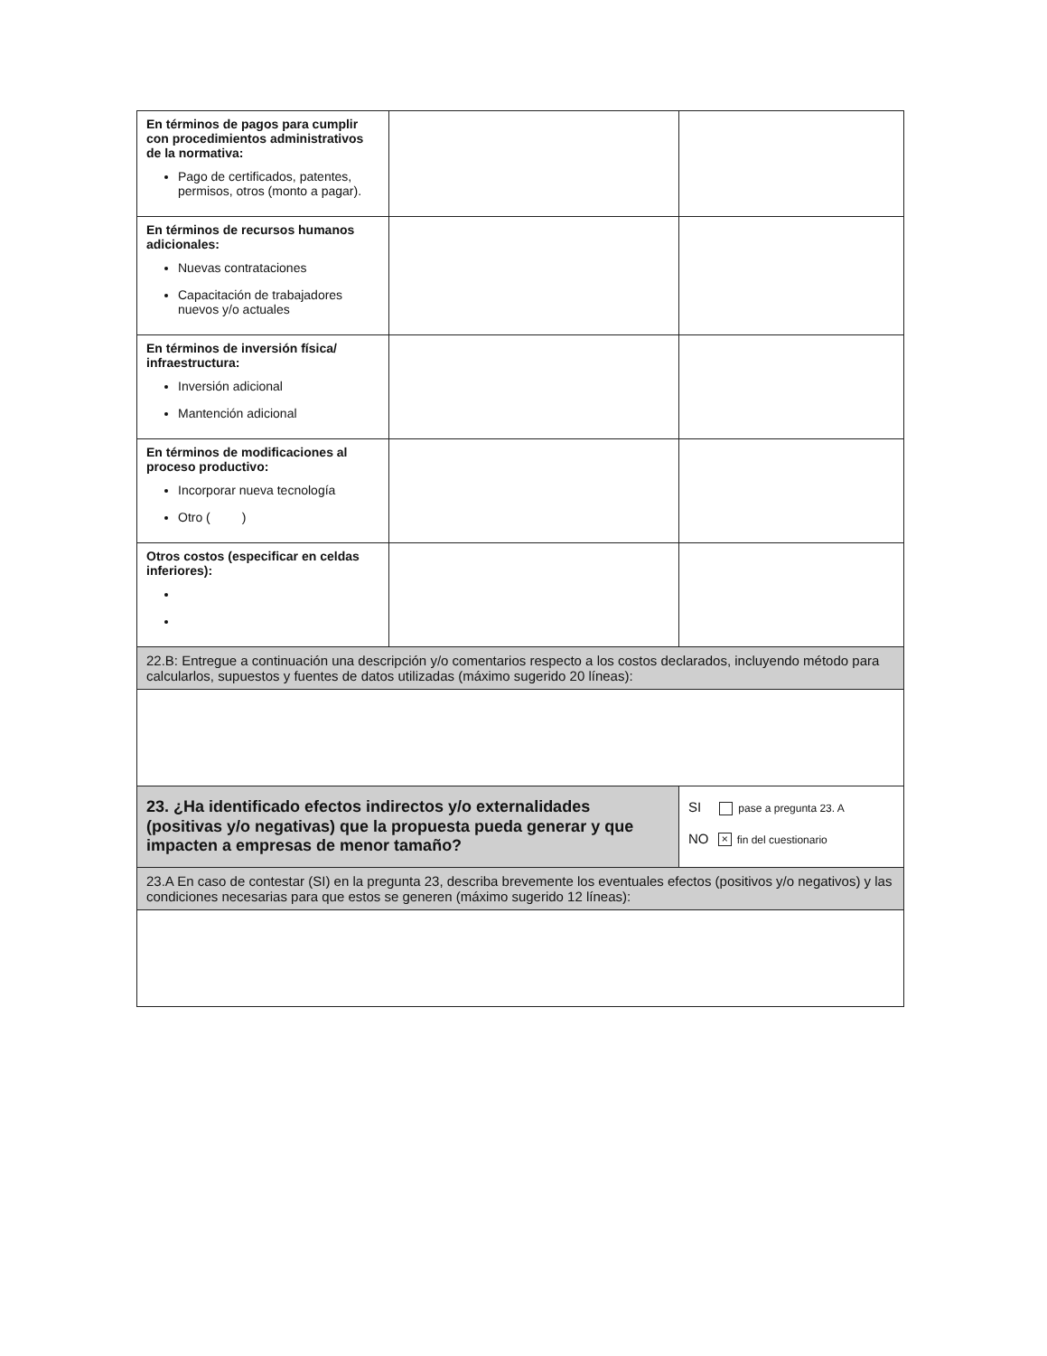| En términos de pagos para cumplir con procedimientos administrativos de la normativa: Pago de certificados, patentes, permisos, otros (monto a pagar). | | |
| En términos de recursos humanos adicionales: Nuevas contrataciones Capacitación de trabajadores nuevos y/o actuales | | |
| En términos de inversión física/ infraestructura: Inversión adicional Mantención adicional | | |
| En términos de modificaciones al proceso productivo: Incorporar nueva tecnología Otro ( ) | | |
| Otros costos (especificar en celdas inferiores): | | |
| 22.B: Entregue a continuación una descripción y/o comentarios respecto a los costos declarados, incluyendo método para calcularlos, supuestos y fuentes de datos utilizadas (máximo sugerido 20 líneas): | | |
| 23. ¿Ha identificado efectos indirectos y/o externalidades (positivas y/o negativas) que la propuesta pueda generar y que impacten a empresas de menor tamaño? | | SI pase a pregunta 23. A NO × fin del cuestionario |
| 23.A En caso de contestar (SI) en la pregunta 23, describa brevemente los eventuales efectos (positivos y/o negativos) y las condiciones necesarias para que estos se generen (máximo sugerido 12 líneas): | | |